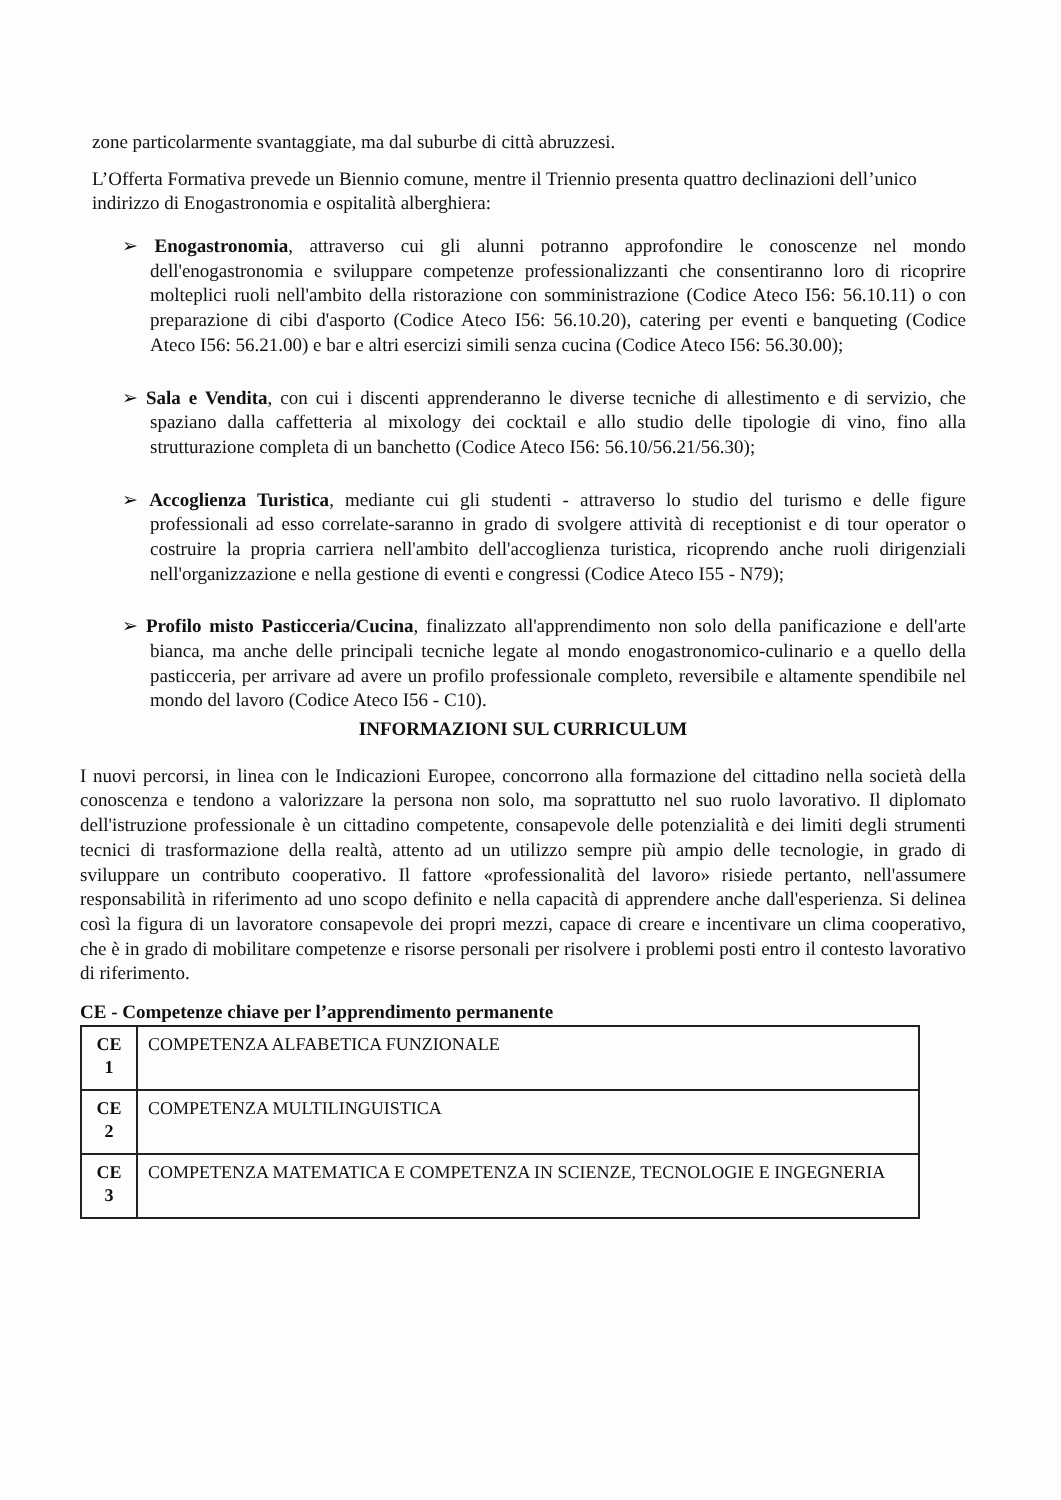zone particolarmente svantaggiate, ma dal suburbe di città abruzzesi.
L’Offerta Formativa prevede un Biennio comune, mentre il Triennio presenta quattro declinazioni dell’unico indirizzo di Enogastronomia e ospitalità alberghiera:
➢ Enogastronomia, attraverso cui gli alunni potranno approfondire le conoscenze nel mondo dell'enogastronomia e sviluppare competenze professionalizzanti che consentiranno loro di ricoprire molteplici ruoli nell'ambito della ristorazione con somministrazione (Codice Ateco I56: 56.10.11) o con preparazione di cibi d'asporto (Codice Ateco I56: 56.10.20), catering per eventi e banqueting (Codice Ateco I56: 56.21.00) e bar e altri esercizi simili senza cucina (Codice Ateco I56: 56.30.00);
➢ Sala e Vendita, con cui i discenti apprenderanno le diverse tecniche di allestimento e di servizio, che spaziano dalla caffetteria al mixology dei cocktail e allo studio delle tipologie di vino, fino alla strutturazione completa di un banchetto (Codice Ateco I56: 56.10/56.21/56.30);
➢ Accoglienza Turistica, mediante cui gli studenti - attraverso lo studio del turismo e delle figure professionali ad esso correlate-saranno in grado di svolgere attività di receptionist e di tour operator o costruire la propria carriera nell'ambito dell'accoglienza turistica, ricoprendo anche ruoli dirigenziali nell'organizzazione e nella gestione di eventi e congressi (Codice Ateco I55 - N79);
➢ Profilo misto Pasticceria/Cucina, finalizzato all'apprendimento non solo della panificazione e dell'arte bianca, ma anche delle principali tecniche legate al mondo enogastronomico-culinario e a quello della pasticceria, per arrivare ad avere un profilo professionale completo, reversibile e altamente spendibile nel mondo del lavoro (Codice Ateco I56 - C10).
INFORMAZIONI SUL CURRICULUM
I nuovi percorsi, in linea con le Indicazioni Europee, concorrono alla formazione del cittadino nella società della conoscenza e tendono a valorizzare la persona non solo, ma soprattutto nel suo ruolo lavorativo. Il diplomato dell'istruzione professionale è un cittadino competente, consapevole delle potenzialità e dei limiti degli strumenti tecnici di trasformazione della realtà, attento ad un utilizzo sempre più ampio delle tecnologie, in grado di sviluppare un contributo cooperativo. Il fattore «professionalità del lavoro» risiede pertanto, nell'assumere responsabilità in riferimento ad uno scopo definito e nella capacità di apprendere anche dall'esperienza. Si delinea così la figura di un lavoratore consapevole dei propri mezzi, capace di creare e incentivare un clima cooperativo, che è in grado di mobilitare competenze e risorse personali per risolvere i problemi posti entro il contesto lavorativo di riferimento.
CE - Competenze chiave per l’apprendimento permanente
| CE 1 | COMPETENZA ALFABETICA FUNZIONALE |
| CE 2 | COMPETENZA MULTILINGUISTICA |
| CE 3 | COMPETENZA MATEMATICA E COMPETENZA IN SCIENZE, TECNOLOGIE E INGEGNERIA |